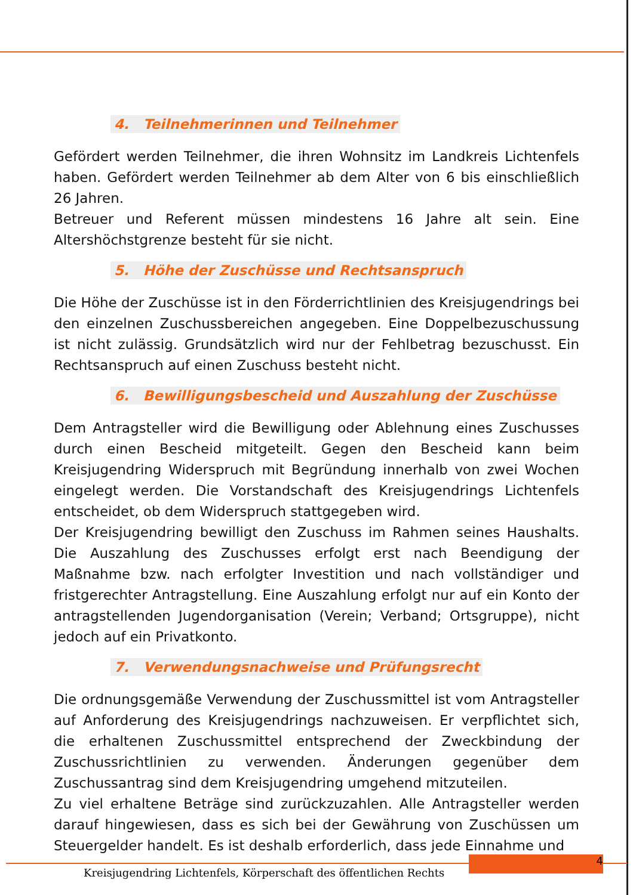4. Teilnehmerinnen und Teilnehmer
Gefördert werden Teilnehmer, die ihren Wohnsitz im Landkreis Lichtenfels haben. Gefördert werden Teilnehmer ab dem Alter von 6 bis einschließlich 26 Jahren.
Betreuer und Referent müssen mindestens 16 Jahre alt sein. Eine Altershöchstgrenze besteht für sie nicht.
5. Höhe der Zuschüsse und Rechtsanspruch
Die Höhe der Zuschüsse ist in den Förderrichtlinien des Kreisjugendrings bei den einzelnen Zuschussbereichen angegeben. Eine Doppelbezuschussung ist nicht zulässig. Grundsätzlich wird nur der Fehlbetrag bezuschusst. Ein Rechtsanspruch auf einen Zuschuss besteht nicht.
6. Bewilligungsbescheid und Auszahlung der Zuschüsse
Dem Antragsteller wird die Bewilligung oder Ablehnung eines Zuschusses durch einen Bescheid mitgeteilt. Gegen den Bescheid kann beim Kreisjugendring Widerspruch mit Begründung innerhalb von zwei Wochen eingelegt werden. Die Vorstandschaft des Kreisjugendrings Lichtenfels entscheidet, ob dem Widerspruch stattgegeben wird.
Der Kreisjugendring bewilligt den Zuschuss im Rahmen seines Haushalts. Die Auszahlung des Zuschusses erfolgt erst nach Beendigung der Maßnahme bzw. nach erfolgter Investition und nach vollständiger und fristgerechter Antragstellung. Eine Auszahlung erfolgt nur auf ein Konto der antragstellenden Jugendorganisation (Verein; Verband; Ortsgruppe), nicht jedoch auf ein Privatkonto.
7. Verwendungsnachweise und Prüfungsrecht
Die ordnungsgemäße Verwendung der Zuschussmittel ist vom Antragsteller auf Anforderung des Kreisjugendrings nachzuweisen. Er verpflichtet sich, die erhaltenen Zuschussmittel entsprechend der Zweckbindung der Zuschussrichtlinien zu verwenden. Änderungen gegenüber dem Zuschussantrag sind dem Kreisjugendring umgehend mitzuteilen.
Zu viel erhaltene Beträge sind zurückzuzahlen. Alle Antragsteller werden darauf hingewiesen, dass es sich bei der Gewährung von Zuschüssen um Steuergelder handelt. Es ist deshalb erforderlich, dass jede Einnahme und
4
Kreisjugendring Lichtenfels, Körperschaft des öffentlichen Rechts